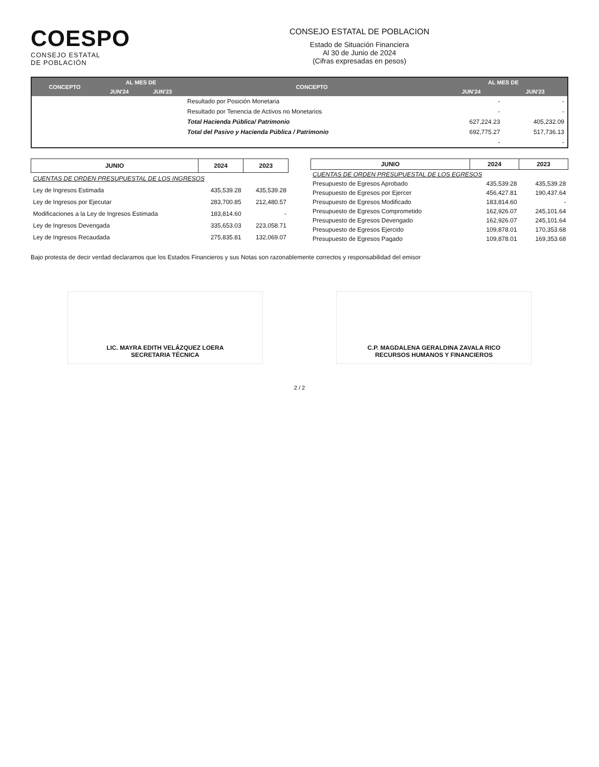COESPO
CONSEJO ESTATAL
DE POBLACIÓN
CONSEJO ESTATAL DE POBLACION
Estado de Situación Financiera
Al 30 de Junio de 2024
(Cifras expresadas en pesos)
| CONCEPTO | AL MES DE | | CONCEPTO | AL MES DE | |
| --- | --- | --- | --- | --- | --- |
| | JUN'24 | JUN'23 | | JUN'24 | JUN'23 |
| | | | Resultado por Posición Monetaria | - | - |
| | | | Resultado por Tenencia de Activos no Monetarios | - | - |
| | | | Total Hacienda Pública/ Patrimonio | 627,224.23 | 405,232.09 |
| | | | Total del Pasivo y Hacienda Pública / Patrimonio | 692,775.27 | 517,736.13 |
| | | | | - | - |
| JUNIO | 2024 | 2023 |
| --- | --- | --- |
| CUENTAS DE ORDEN PRESUPUESTAL DE LOS INGRESOS | | |
| Ley de Ingresos Estimada | 435,539.28 | 435,539.28 |
| Ley de Ingresos por Ejecutar | 283,700.85 | 212,480.57 |
| Modificaciones a la Ley de Ingresos Estimada | 183,814.60 | - |
| Ley de Ingresos Devengada | 335,653.03 | 223,058.71 |
| Ley de Ingresos Recaudada | 275,835.81 | 132,069.07 |
| JUNIO | 2024 | 2023 |
| --- | --- | --- |
| CUENTAS DE ORDEN PRESUPUESTAL DE LOS EGRESOS | | |
| Presupuesto de Egresos Aprobado | 435,539.28 | 435,539.28 |
| Presupuesto de Egresos por Ejercer | 456,427.81 | 190,437.64 |
| Presupuesto de Egresos Modificado | 183,814.60 | - |
| Presupuesto de Egresos Comprometido | 162,926.07 | 245,101.64 |
| Presupuesto de Egresos Devengado | 162,926.07 | 245,101.64 |
| Presupuesto de Egresos Ejercido | 109,878.01 | 170,353.68 |
| Presupuesto de Egresos Pagado | 109,878.01 | 169,353.68 |
Bajo protesta de decir verdad declaramos que los Estados Financieros y sus Notas son razonablemente correctos y responsabilidad del emisor
LIC. MAYRA EDITH VELÁZQUEZ LOERA
SECRETARIA TÉCNICA
C.P. MAGDALENA GERALDINA ZAVALA RICO
RECURSOS HUMANOS Y FINANCIEROS
2 / 2